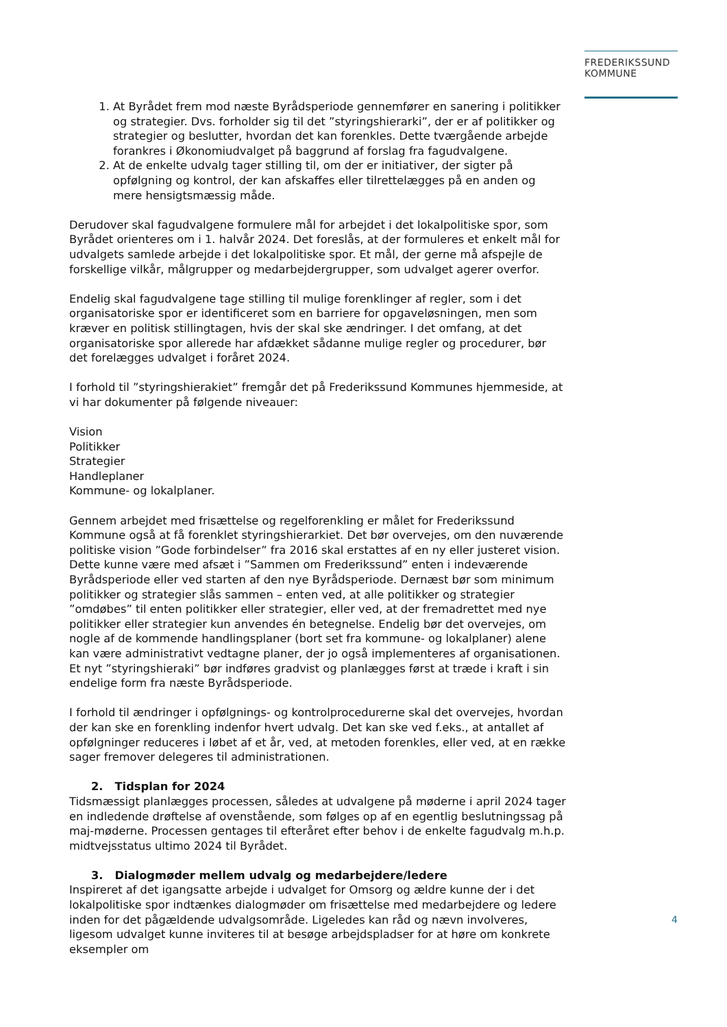FREDERIKSSUND
KOMMUNE
1. At Byrådet frem mod næste Byrådsperiode gennemfører en sanering i politikker og strategier. Dvs. forholder sig til det ”styringshierarki”, der er af politikker og strategier og beslutter, hvordan det kan forenkles. Dette tværgående arbejde forankres i Økonomiudvalget på baggrund af forslag fra fagudvalgene.
2. At de enkelte udvalg tager stilling til, om der er initiativer, der sigter på opfølgning og kontrol, der kan afskaffes eller tilrettelægges på en anden og mere hensigtsmæssig måde.
Derudover skal fagudvalgene formulere mål for arbejdet i det lokalpolitiske spor, som Byrådet orienteres om i 1. halvår 2024. Det foreslås, at der formuleres et enkelt mål for udvalgets samlede arbejde i det lokalpolitiske spor. Et mål, der gerne må afspejle de forskellige vilkår, målgrupper og medarbejdergrupper, som udvalget agerer overfor.
Endelig skal fagudvalgene tage stilling til mulige forenklinger af regler, som i det organisatoriske spor er identificeret som en barriere for opgaveløsningen, men som kræver en politisk stillingtagen, hvis der skal ske ændringer. I det omfang, at det organisatoriske spor allerede har afdækket sådanne mulige regler og procedurer, bør det forelægges udvalget i foråret 2024.
I forhold til ”styringshierakiet” fremgår det på Frederikssund Kommunes hjemmeside, at vi har dokumenter på følgende niveauer:
Vision
Politikker
Strategier
Handleplaner
Kommune- og lokalplaner.
Gennem arbejdet med frisættelse og regelforenkling er målet for Frederikssund Kommune også at få forenklet styringshierarkiet. Det bør overvejes, om den nuværende politiske vision ”Gode forbindelser” fra 2016 skal erstattes af en ny eller justeret vision. Dette kunne være med afsæt i ”Sammen om Frederikssund” enten i indeværende Byrådsperiode eller ved starten af den nye Byrådsperiode. Dernæst bør som minimum politikker og strategier slås sammen – enten ved, at alle politikker og strategier ”omdøbes” til enten politikker eller strategier, eller ved, at der fremadrettet med nye politikker eller strategier kun anvendes én betegnelse. Endelig bør det overvejes, om nogle af de kommende handlingsplaner (bort set fra kommune- og lokalplaner) alene kan være administrativt vedtagne planer, der jo også implementeres af organisationen. Et nyt ”styringshieraki” bør indføres gradvist og planlægges først at træde i kraft i sin endelige form fra næste Byrådsperiode.
I forhold til ændringer i opfølgnings- og kontrolprocedurerne skal det overvejes, hvordan der kan ske en forenkling indenfor hvert udvalg. Det kan ske ved f.eks., at antallet af opfølgninger reduceres i løbet af et år, ved, at metoden forenkles, eller ved, at en række sager fremover delegeres til administrationen.
2. Tidsplan for 2024
Tidsmæssigt planlægges processen, således at udvalgene på møderne i april 2024 tager en indledende drøftelse af ovenstående, som følges op af en egentlig beslutningssag på maj-møderne. Processen gentages til efteråret efter behov i de enkelte fagudvalg m.h.p. midtvejsstatus ultimo 2024 til Byrådet.
3. Dialogmøder mellem udvalg og medarbejdere/ledere
Inspireret af det igangsatte arbejde i udvalget for Omsorg og ældre kunne der i det lokalpolitiske spor indtænkes dialogmøder om frisættelse med medarbejdere og ledere inden for det pågældende udvalgsområde. Ligeledes kan råd og nævn involveres, ligesom udvalget kunne inviteres til at besøge arbejdspladser for at høre om konkrete eksempler om
4